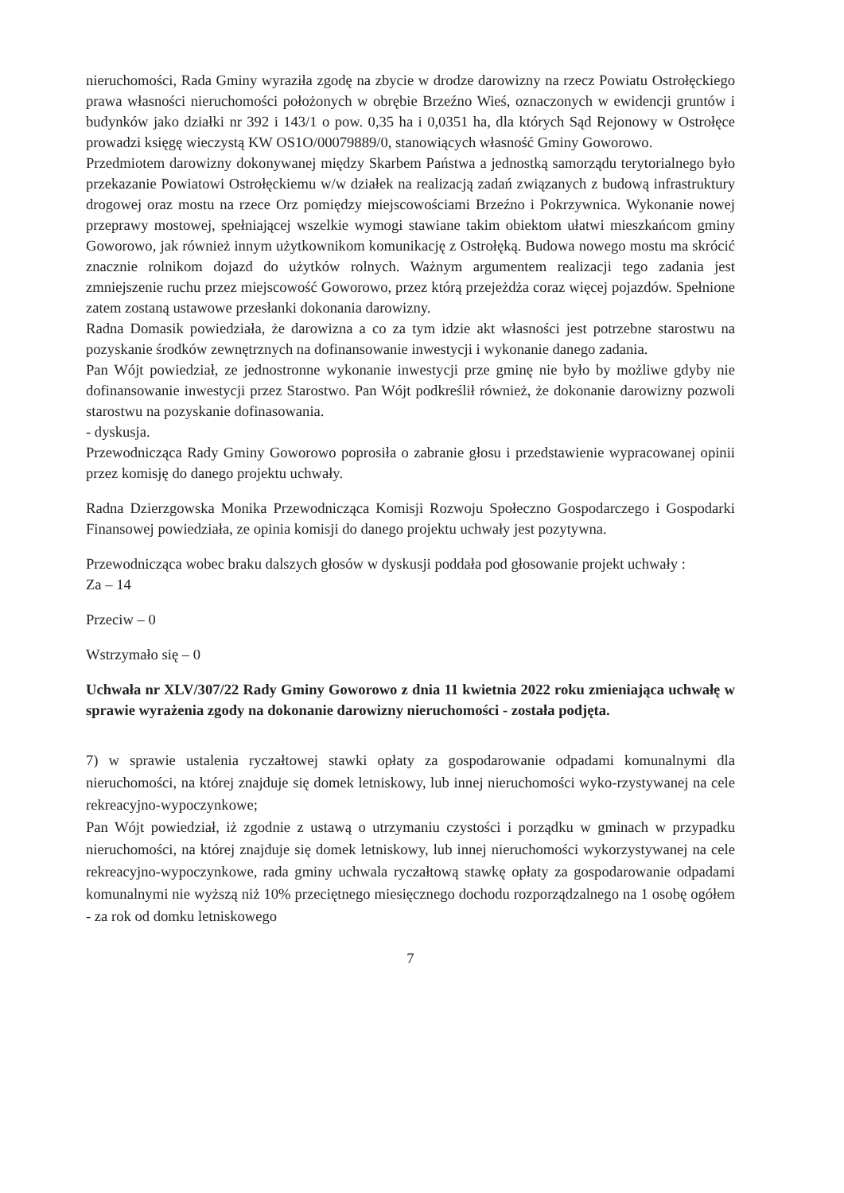nieruchomości, Rada Gminy wyraziła zgodę na zbycie w drodze darowizny na rzecz Powiatu Ostrołęckiego prawa własności nieruchomości położonych w obrębie Brzeźno Wieś, oznaczonych w ewidencji gruntów i budynków jako działki nr 392 i 143/1 o pow. 0,35 ha i 0,0351 ha, dla których Sąd Rejonowy w Ostrołęce prowadzi księgę wieczystą KW OS1O/00079889/0, stanowiących własność Gminy Goworowo.
Przedmiotem darowizny dokonywanej między Skarbem Państwa a jednostką samorządu terytorialnego było przekazanie Powiatowi Ostrołęckiemu w/w działek na realizacją zadań związanych z budową infrastruktury drogowej oraz mostu na rzece Orz pomiędzy miejscowościami Brzeźno i Pokrzywnica. Wykonanie nowej przeprawy mostowej, spełniającej wszelkie wymogi stawiane takim obiektom ułatwi mieszkańcom gminy Goworowo, jak również innym użytkownikom komunikację z Ostrołęką. Budowa nowego mostu ma skrócić znacznie rolnikom dojazd do użytków rolnych. Ważnym argumentem realizacji tego zadania jest zmniejszenie ruchu przez miejscowość Goworowo, przez którą przejeżdża coraz więcej pojazdów. Spełnione zatem zostaną ustawowe przesłanki dokonania darowizny.
Radna Domasik powiedziała, że darowizna a co za tym idzie akt własności jest potrzebne starostwu na pozyskanie środków zewnętrznych na dofinansowanie inwestycji i wykonanie danego zadania.
Pan Wójt powiedział, ze jednostronne wykonanie inwestycji prze gminę nie było by możliwe gdyby nie dofinansowanie inwestycji przez Starostwo. Pan Wójt podkreślił również, że dokonanie darowizny pozwoli starostwu na pozyskanie dofinasowania.
- dyskusja.
Przewodnicząca Rady Gminy Goworowo poprosiła o zabranie głosu i przedstawienie wypracowanej opinii przez komisję do danego projektu uchwały.
Radna Dzierzgowska Monika Przewodnicząca Komisji Rozwoju Społeczno Gospodarczego i Gospodarki Finansowej powiedziała, ze opinia komisji do danego projektu uchwały jest pozytywna.
Przewodnicząca wobec braku dalszych głosów w dyskusji poddała pod głosowanie projekt uchwały :
Za – 14
Przeciw – 0
Wstrzymało się – 0
Uchwała nr XLV/307/22 Rady Gminy Goworowo z dnia 11 kwietnia 2022 roku zmieniająca uchwałę w sprawie wyrażenia zgody na dokonanie darowizny nieruchomości - została podjęta.
7) w sprawie ustalenia ryczałtowej stawki opłaty za gospodarowanie odpadami komunalnymi dla nieruchomości, na której znajduje się domek letniskowy, lub innej nieruchomości wyko-rzystywanej na cele rekreacyjno-wypoczynkowe;
Pan Wójt powiedział, iż zgodnie z ustawą o utrzymaniu czystości i porządku w gminach w przypadku nieruchomości, na której znajduje się domek letniskowy, lub innej nieruchomości wykorzystywanej na cele rekreacyjno-wypoczynkowe, rada gminy uchwala ryczałtową stawkę opłaty za gospodarowanie odpadami komunalnymi nie wyższą niż 10% przeciętnego miesięcznego dochodu rozporządzalnego na 1 osobę ogółem - za rok od domku letniskowego
7